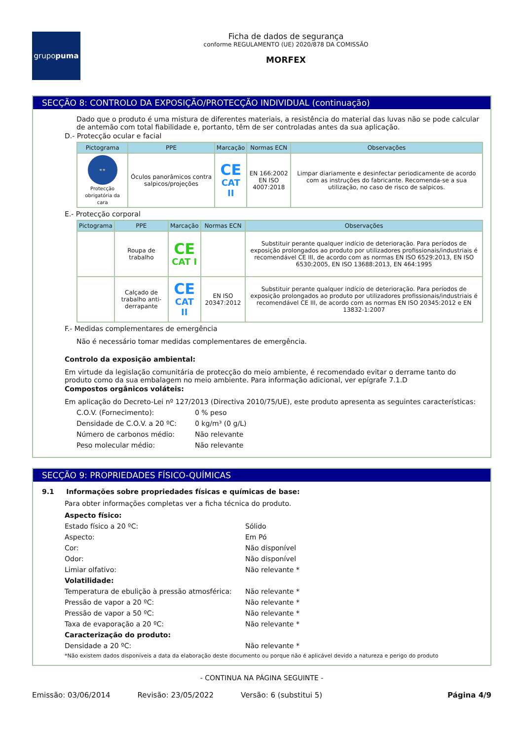grupo puma
Ficha de dados de segurança
conforme REGULAMENTO (UE) 2020/878 DA COMISSÃO
MORFEX
SECÇÃO 8: CONTROLO DA EXPOSIÇÃO/PROTECÇÃO INDIVIDUAL (continuação)
Dado que o produto é uma mistura de diferentes materiais, a resistência do material das luvas não se pode calcular de antemão com total fiabilidade e, portanto, têm de ser controladas antes da sua aplicação.
D.- Protecção ocular e facial
| Pictograma | PPE | Marcação | Normas ECN | Observações |
| --- | --- | --- | --- | --- |
| 👓 Protecção obrigatória da cara | Óculos panorâmicos contra salpicos/projeções | CE CAT II | EN 166:2002 EN ISO 4007:2018 | Limpar diariamente e desinfectar periodicamente de acordo com as instruções do fabricante. Recomenda-se a sua utilização, no caso de risco de salpicos. |
E.- Protecção corporal
| Pictograma | PPE | Marcação | Normas ECN | Observações |
| --- | --- | --- | --- | --- |
| | Roupa de trabalho | CE CAT I | | Substituir perante qualquer indício de deterioração. Para períodos de exposição prolongados ao produto por utilizadores profissionais/industriais é recomendável CE III, de acordo com as normas EN ISO 6529:2013, EN ISO 6530:2005, EN ISO 13688:2013, EN 464:1995 |
| | Calçado de trabalho anti-derrapante | CE CAT II | EN ISO 20347:2012 | Substituir perante qualquer indício de deterioração. Para períodos de exposição prolongados ao produto por utilizadores profissionais/industriais é recomendável CE III, de acordo com as normas EN ISO 20345:2012 e EN 13832-1:2007 |
F.- Medidas complementares de emergência
Não é necessário tomar medidas complementares de emergência.
Controlo da exposição ambiental:
Em virtude da legislação comunitária de protecção do meio ambiente, é recomendado evitar o derrame tanto do produto como da sua embalagem no meio ambiente. Para informação adicional, ver epígrafe 7.1.D
Compostos orgânicos voláteis:
Em aplicação do Decreto-Lei nº 127/2013 (Directiva 2010/75/UE), este produto apresenta as seguintes características:
C.O.V. (Fornecimento): 0 % peso
Densidade de C.O.V. a 20 ºC: 0 kg/m³ (0 g/L)
Número de carbonos médio: Não relevante
Peso molecular médio: Não relevante
SECÇÃO 9: PROPRIEDADES FÍSICO-QUÍMICAS
9.1 Informações sobre propriedades físicas e químicas de base:
Para obter informações completas ver a ficha técnica do produto.
Aspecto físico:
Estado físico a 20 ºC: Sólido
Aspecto: Em Pó
Cor: Não disponível
Odor: Não disponível
Limiar olfativo: Não relevante *
Volatilidade:
Temperatura de ebulição à pressão atmosférica: Não relevante *
Pressão de vapor a 20 ºC: Não relevante *
Pressão de vapor a 50 ºC: Não relevante *
Taxa de evaporação a 20 ºC: Não relevante *
Caracterização do produto:
Densidade a 20 ºC: Não relevante *
*Não existem dados disponíveis a data da elaboração deste documento ou porque não é aplicável devido a natureza e perigo do produto
- CONTINUA NA PÁGINA SEGUINTE -
Emissão: 03/06/2014 Revisão: 23/05/2022 Versão: 6 (substitui 5) Página 4/9